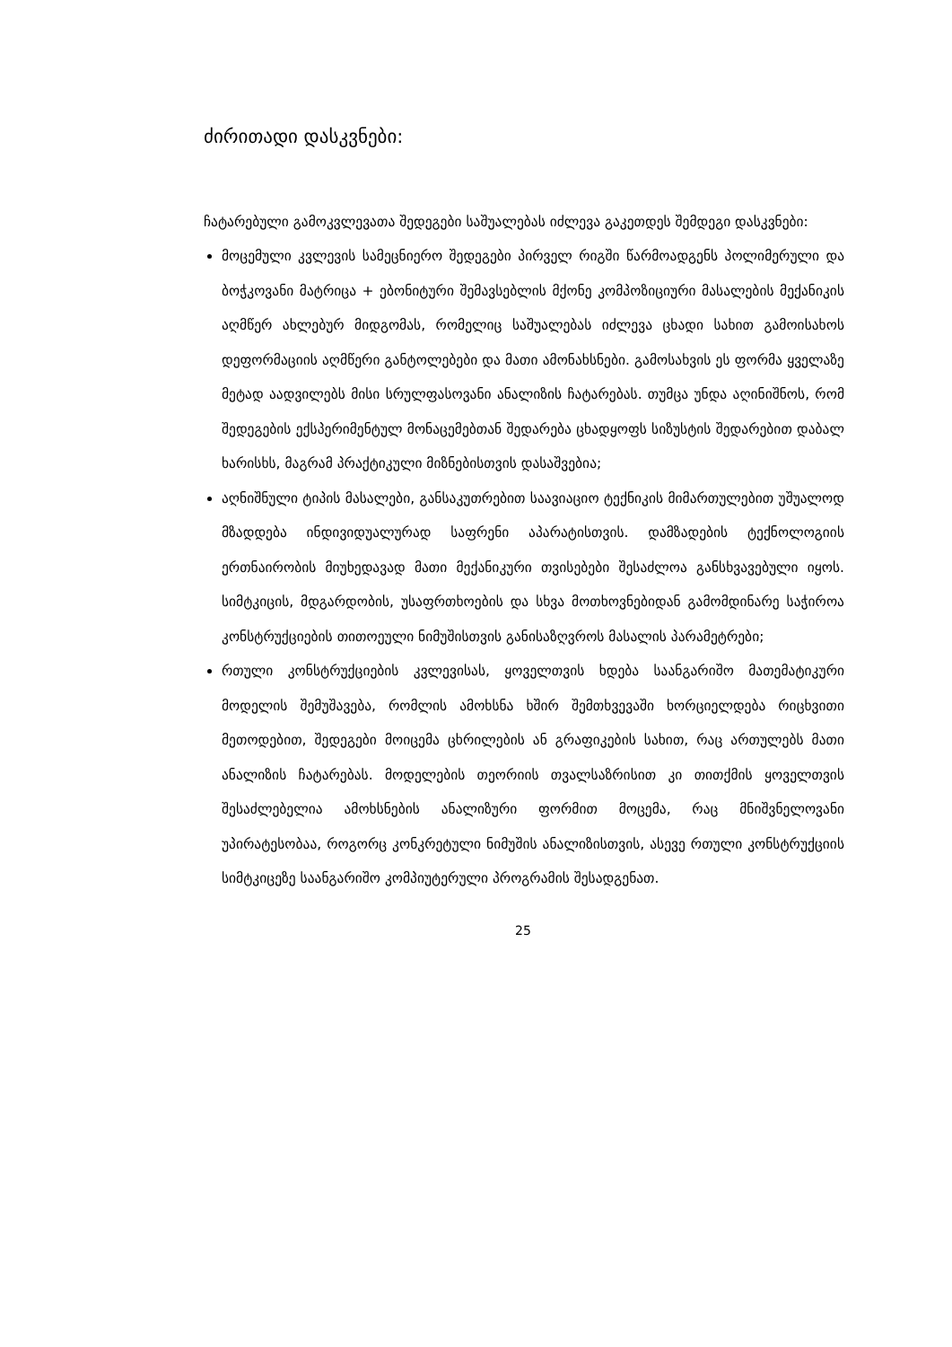ძირითადი დასკვნები:
ჩატარებული გამოკვლევათა შედეგები საშუალებას იძლევა გაკეთდეს შემდეგი დასკვნები:
მოცემული კვლევის სამეცნიერო შედეგები პირველ რიგში წარმოადგენს პოლიმერული და ბოჭკოვანი მატრიცა + ებონიტური შემავსებლის მქონე კომპოზიციური მასალების მექანიკის აღმწერ ახლებურ მიდგომას, რომელიც საშუალებას იძლევა ცხადი სახით გამოისახოს დეფორმაციის აღმწერი განტოლებები და მათი ამონახსნები. გამოსახვის ეს ფორმა ყველაზე მეტად აადვილებს მისი სრულფასოვანი ანალიზის ჩატარებას. თუმცა უნდა აღინიშნოს, რომ შედეგების ექსპერიმენტულ მონაცემებთან შედარება ცხადყოფს სიზუსტის შედარებით დაბალ ხარისხს, მაგრამ პრაქტიკული მიზნებისთვის დასაშვებია;
აღნიშნული ტიპის მასალები, განსაკუთრებით საავიაციო ტექნიკის მიმართულებით უშუალოდ მზადდება ინდივიდუალურად საფრენი აპარატისთვის. დამზადების ტექნოლოგიის ერთნაირობის მიუხედავად მათი მექანიკური თვისებები შესაძლოა განსხვავებული იყოს. სიმტკიცის, მდგარდობის, უსაფრთხოების და სხვა მოთხოვნებიდან გამომდინარე საჭიროა კონსტრუქციების თითოეული ნიმუშისთვის განისაზღვროს მასალის პარამეტრები;
რთული კონსტრუქციების კვლევისას, ყოველთვის ხდება საანგარიშო მათემატიკური მოდელის შემუშავება, რომლის ამოხსნა ხშირ შემთხვევაში ხორციელდება რიცხვითი მეთოდებით, შედეგები მოიცემა ცხრილების ან გრაფიკების სახით, რაც ართულებს მათი ანალიზის ჩატარებას. მოდელების თეორიის თვალსაზრისით კი თითქმის ყოველთვის შესაძლებელია ამოხსნების ანალიზური ფორმით მოცემა, რაც მნიშვნელოვანი უპირატესობაა, როგორც კონკრეტული ნიმუშის ანალიზისთვის, ასევე რთული კონსტრუქციის სიმტკიცეზე საანგარიშო კომპიუტერული პროგრამის შესადგენათ.
25